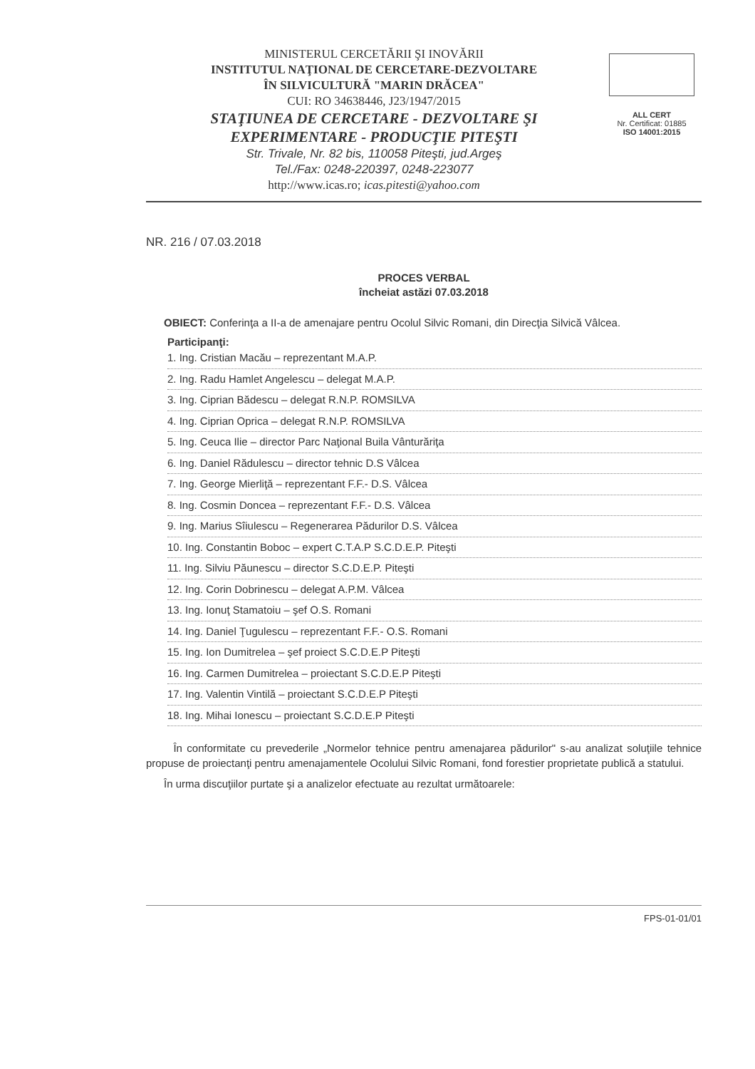MINISTERUL CERCETĂRII ŞI INOVĂRII
INSTITUTUL NAŢIONAL DE CERCETARE-DEZVOLTARE
ÎN SILVICULTURĂ "MARIN DRĂCEA"
CUI: RO 34638446, J23/1947/2015
STAŢIUNEA DE CERCETARE - DEZVOLTARE ŞI
EXPERIMENTARE - PRODUCŢIE PITEŞTI
Str. Trivale, Nr. 82 bis, 110058 Piteşti, jud.Argeş
Tel./Fax: 0248-220397, 0248-223077
http://www.icas.ro; icas.pitesti@yahoo.com
ALL CERT
Nr. Certificat: 01885
ISO 14001:2015
NR. 216 / 07.03.2018
PROCES VERBAL
încheiat astăzi 07.03.2018
OBIECT: Conferinţa a II-a de amenajare pentru Ocolul Silvic Romani, din Direcţia Silvică Vâlcea.
Participanţi:
1. Ing. Cristian Macău – reprezentant M.A.P.
2. Ing. Radu Hamlet Angelescu – delegat M.A.P.
3. Ing. Ciprian Bădescu – delegat R.N.P. ROMSILVA
4. Ing. Ciprian Oprica – delegat R.N.P. ROMSILVA
5. Ing. Ceuca Ilie – director Parc Naţional Buila Vânturăriţa
6. Ing. Daniel Rădulescu – director tehnic D.S Vâlcea
7. Ing. George Mierliţă – reprezentant F.F.- D.S. Vâlcea
8. Ing. Cosmin Doncea – reprezentant F.F.- D.S. Vâlcea
9. Ing. Marius Sîiulescu – Regenerarea Pădurilor D.S. Vâlcea
10. Ing. Constantin Boboc – expert C.T.A.P S.C.D.E.P. Piteşti
11. Ing. Silviu Păunescu – director S.C.D.E.P. Piteşti
12. Ing. Corin Dobrinescu – delegat A.P.M. Vâlcea
13. Ing. Ionuţ Stamatoiu – şef O.S. Romani
14. Ing. Daniel Ţugulescu – reprezentant F.F.- O.S. Romani
15. Ing. Ion Dumitrelea – şef proiect S.C.D.E.P Piteşti
16. Ing. Carmen Dumitrelea – proiectant S.C.D.E.P Piteşti
17. Ing. Valentin Vintilă – proiectant S.C.D.E.P Piteşti
18. Ing. Mihai Ionescu – proiectant S.C.D.E.P Piteşti
În conformitate cu prevederile „Normelor tehnice pentru amenajarea pădurilor" s-au analizat soluţiile tehnice propuse de proiectanţi pentru amenajamentele Ocolului Silvic Romani, fond forestier proprietate publică a statului.
În urma discuţiilor purtate şi a analizelor efectuate au rezultat următoarele:
FPS-01-01/01